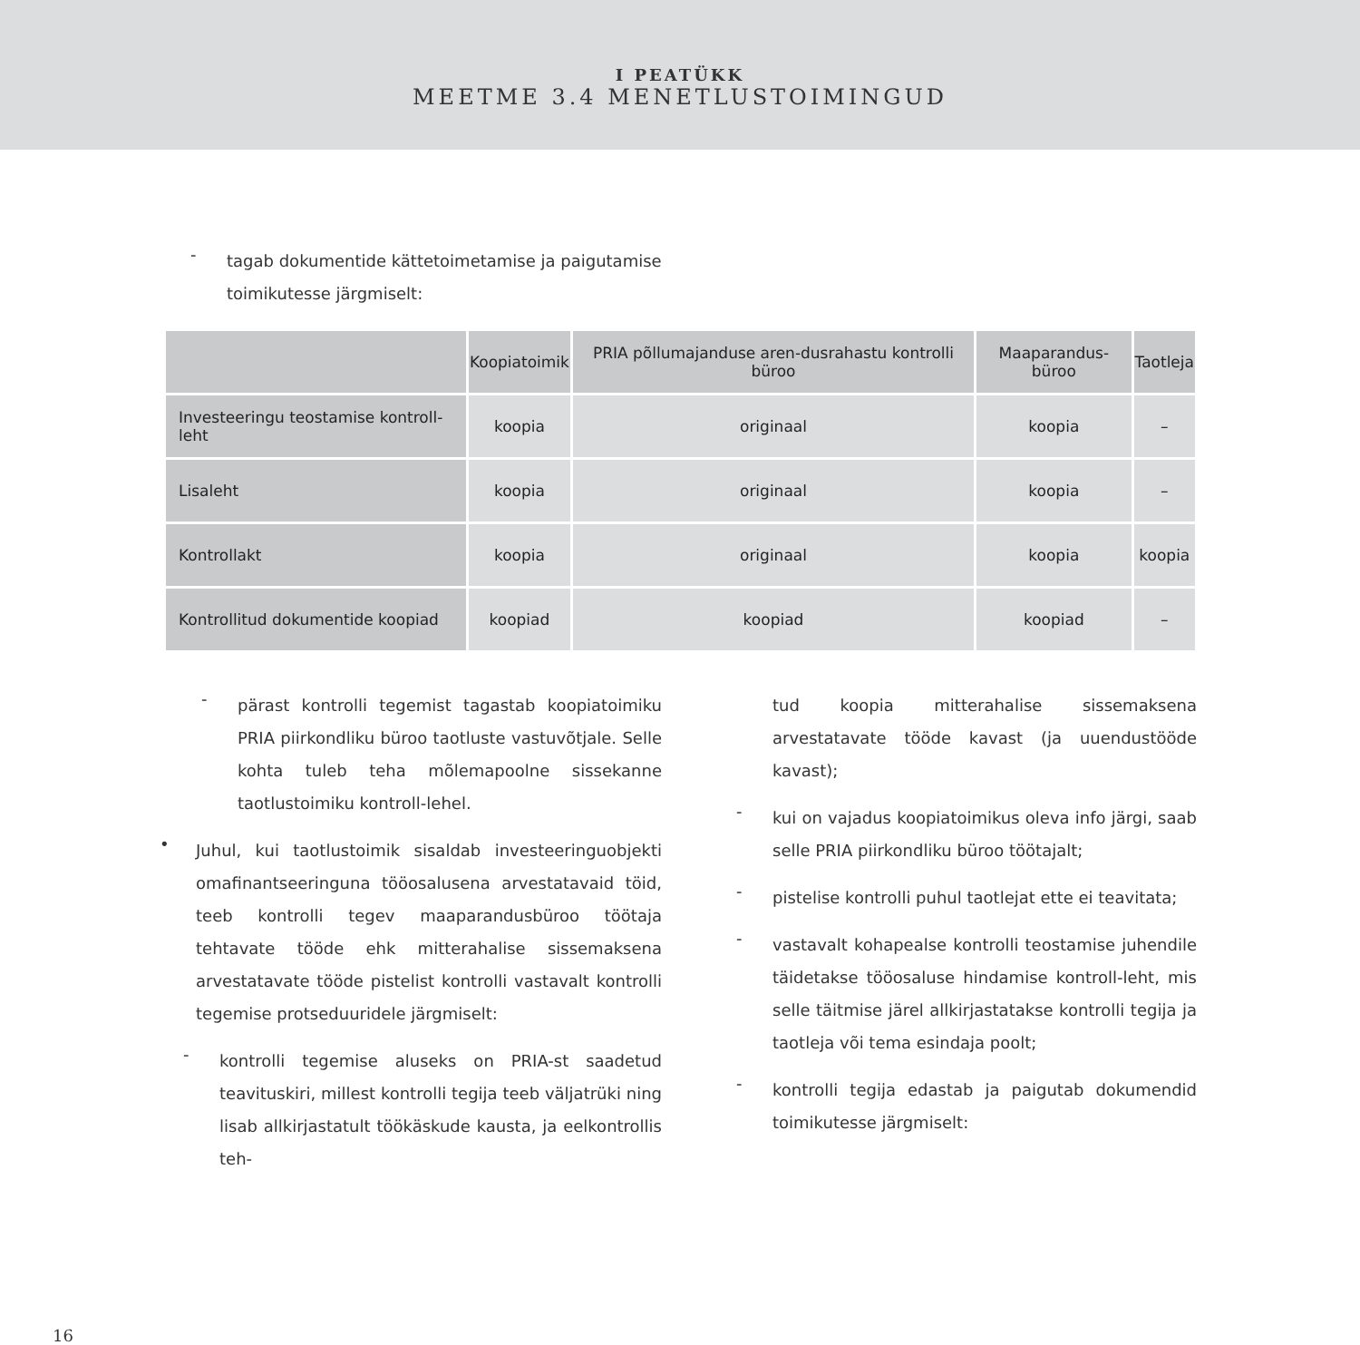I PEATÜKK
MEETME 3.4 MENETLUSTOIMINGUD
-
tagab dokumentide kättetoimetamise ja paigutamise toimikutesse järgmiselt:
| | Koopiatoimik | PRIA põllumajanduse aren-dusrahastu kontrolli büroo | Maaparandus-büroo | Taotleja |
| --- | --- | --- | --- | --- |
| Investeeringu teostamise kontroll-leht | koopia | originaal | koopia | – |
| Lisaleht | koopia | originaal | koopia | – |
| Kontrollakt | koopia | originaal | koopia | koopia |
| Kontrollitud dokumentide koopiad | koopiad | koopiad | koopiad | – |
-
pärast kontrolli tegemist tagastab koopiatoimiku PRIA piirkondliku büroo taotluste vastuvõtjale. Selle kohta tuleb teha mõlemapoolne sissekanne taotlustoimiku kontroll-lehel.
•
Juhul, kui taotlustoimik sisaldab investeeringuobjekti omafinantseeringuna tööosalusena arvestatavaid töid, teeb kontrolli tegev maaparandusbüroo töötaja tehtavate tööde ehk mitterahalise sissemaksena arvestatavate tööde pistelist kontrolli vastavalt kontrolli tegemise protseduuridele järgmiselt:
-
kontrolli tegemise aluseks on PRIA-st saadetud teavituskiri, millest kontrolli tegija teeb väljatrüki ning lisab allkirjastatult töökäskude kausta, ja eelkontrollis teh-
tud koopia mitterahalise sissemaksena arvestatavate tööde kavast (ja uuendustööde kavast);
-
kui on vajadus koopiatoimikus oleva info järgi, saab selle PRIA piirkondliku büroo töötajalt;
-
pistelise kontrolli puhul taotlejat ette ei teavitata;
-
vastavalt kohapealse kontrolli teostamise juhendile täidetakse tööosaluse hindamise kontroll-leht, mis selle täitmise järel allkirjastatakse kontrolli tegija ja taotleja või tema esindaja poolt;
-
kontrolli tegija edastab ja paigutab dokumendid toimikutesse järgmiselt:
16